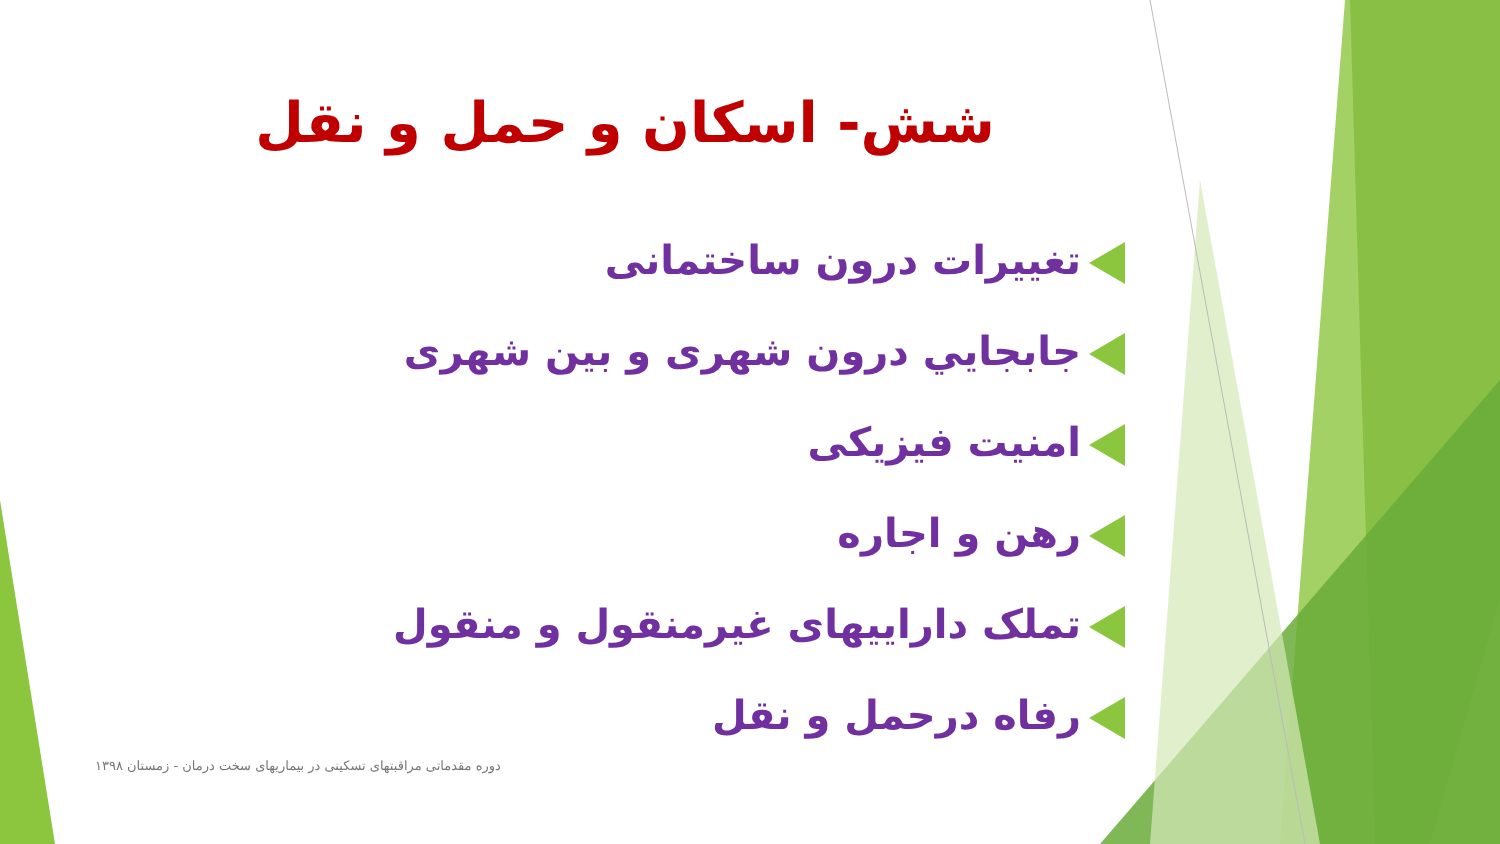شش- اسکان و حمل و نقل
تغییرات درون ساختمانی
جابجایي درون شهری و بین شهری
امنیت فیزیکی
رهن و اجاره
تملک داراییهای غیرمنقول و منقول
رفاه درحمل و نقل
دوره مقدماتی مراقبتهای تسکینی در بیماریهای سخت درمان - زمستان ۱۳۹۸